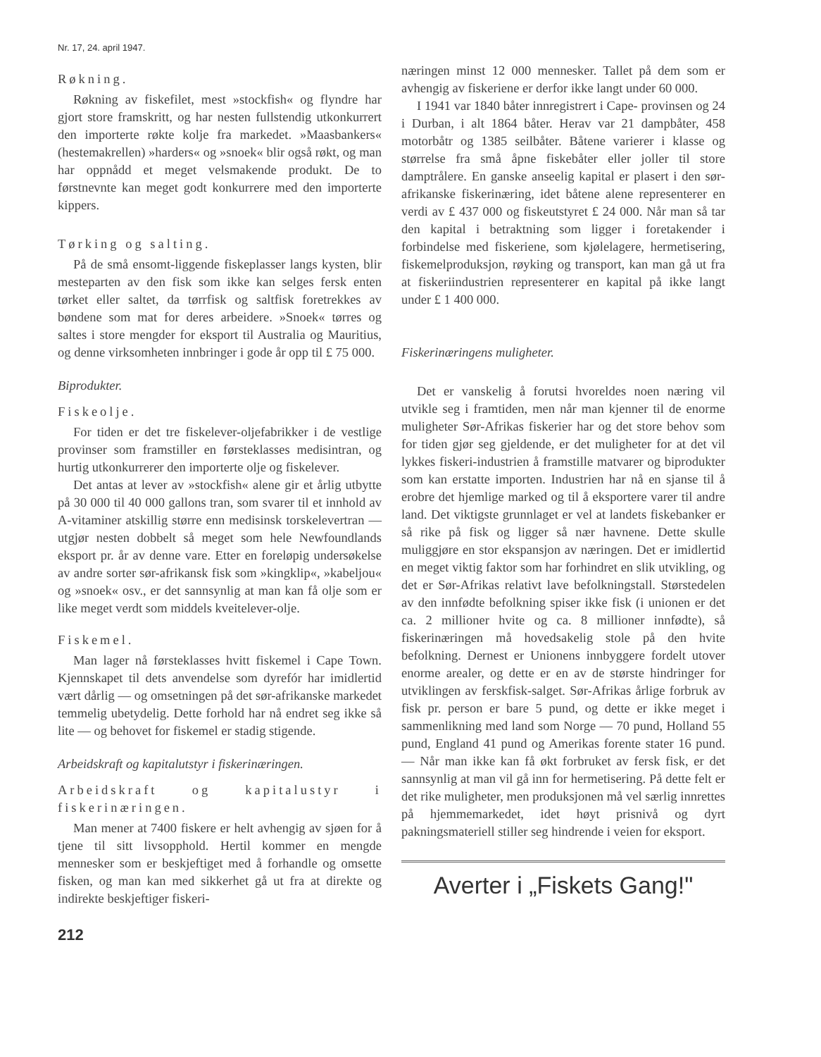Nr. 17, 24. april 1947.
Røkning.
Røkning av fiskefilet, mest »stockfish« og flyndre har gjort store framskritt, og har nesten fullstendig utkonkurrert den importerte røkte kolje fra markedet. »Maasbankers« (hestemakrellen) »harders« og »snoek« blir også røkt, og man har oppnådd et meget velsmakende produkt. De to førstnevnte kan meget godt konkurrere med den importerte kippers.
Tørking og salting.
På de små ensomt-liggende fiskeplasser langs kysten, blir mesteparten av den fisk som ikke kan selges fersk enten tørket eller saltet, da tørrfisk og saltfisk foretrekkes av bøndene som mat for deres arbeidere. »Snoek« tørres og saltes i store mengder for eksport til Australia og Mauritius, og denne virksomheten innbringer i gode år opp til £ 75 000.
Biprodukter.
Fiskeolje.
For tiden er det tre fiskelever-oljefabrikker i de vestlige provinser som framstiller en førsteklasses medisintran, og hurtig utkonkurrerer den importerte olje og fiskelever.
Det antas at lever av »stockfish« alene gir et årlig utbytte på 30 000 til 40 000 gallons tran, som svarer til et innhold av A-vitaminer atskillig større enn medisinsk torskelevertran — utgjør nesten dobbelt så meget som hele Newfoundlands eksport pr. år av denne vare. Etter en foreløpig undersøkelse av andre sorter sør-afrikansk fisk som »kingklip«, »kabeljou« og »snoek« osv., er det sannsynlig at man kan få olje som er like meget verdt som middels kveitelever-olje.
Fiskemel.
Man lager nå førsteklasses hvitt fiskemel i Cape Town. Kjennskapet til dets anvendelse som dyrefór har imidlertid vært dårlig — og omsetningen på det sør-afrikanske markedet temmelig ubetydelig. Dette forhold har nå endret seg ikke så lite — og behovet for fiskemel er stadig stigende.
Arbeidskraft og kapitalutstyr i fiskerinæringen.
Arbeidskraft og kapitalustyr i fiskerinæringen.
Man mener at 7400 fiskere er helt avhengig av sjøen for å tjene til sitt livsopphold. Hertil kommer en mengde mennesker som er beskjeftiget med å forhandle og omsette fisken, og man kan med sikkerhet gå ut fra at direkte og indirekte beskjeftiger fiskeri-
212
næringen minst 12 000 mennesker. Tallet på dem som er avhengig av fiskeriene er derfor ikke langt under 60 000.
I 1941 var 1840 båter innregistrert i Cape- provinsen og 24 i Durban, i alt 1864 båter. Herav var 21 dampbåter, 458 motorbåtr og 1385 seilbåter. Båtene varierer i klasse og størrelse fra små åpne fiskebåter eller joller til store damptrålere. En ganske anseelig kapital er plasert i den sør-afrikanske fiskerinæring, idet båtene alene representerer en verdi av £ 437 000 og fiskeutstyret £ 24 000. Når man så tar den kapital i betraktning som ligger i foretakender i forbindelse med fiskeriene, som kjølelagere, hermetisering, fiskemelproduksjon, røyking og transport, kan man gå ut fra at fiskeriindustrien representerer en kapital på ikke langt under £ 1 400 000.
Fiskerinæringens muligheter.
Det er vanskelig å forutsi hvoreldes noen næring vil utvikle seg i framtiden, men når man kjenner til de enorme muligheter Sør-Afrikas fiskerier har og det store behov som for tiden gjør seg gjeldende, er det muligheter for at det vil lykkes fiskeri-industrien å framstille matvarer og biprodukter som kan erstatte importen. Industrien har nå en sjanse til å erobre det hjemlige marked og til å eksportere varer til andre land. Det viktigste grunnlaget er vel at landets fiskebanker er så rike på fisk og ligger så nær havnene. Dette skulle muliggjøre en stor ekspansjon av næringen. Det er imidlertid en meget viktig faktor som har forhindret en slik utvikling, og det er Sør-Afrikas relativt lave befolkningstall. Størstedelen av den innfødte befolkning spiser ikke fisk (i unionen er det ca. 2 millioner hvite og ca. 8 millioner innfødte), så fiskerinæringen må hovedsakelig stole på den hvite befolkning. Dernest er Unionens innbyggere fordelt utover enorme arealer, og dette er en av de største hindringer for utviklingen av ferskfisk-salget. Sør-Afrikas årlige forbruk av fisk pr. person er bare 5 pund, og dette er ikke meget i sammenlikning med land som Norge — 70 pund, Holland 55 pund, England 41 pund og Amerikas forente stater 16 pund. — Når man ikke kan få økt forbruket av fersk fisk, er det sannsynlig at man vil gå inn for hermetisering. På dette felt er det rike muligheter, men produksjonen må vel særlig innrettes på hjemmemarkedet, idet høyt prisnivå og dyrt pakningsmateriell stiller seg hindrende i veien for eksport.
Averter i „Fiskets Gang!"